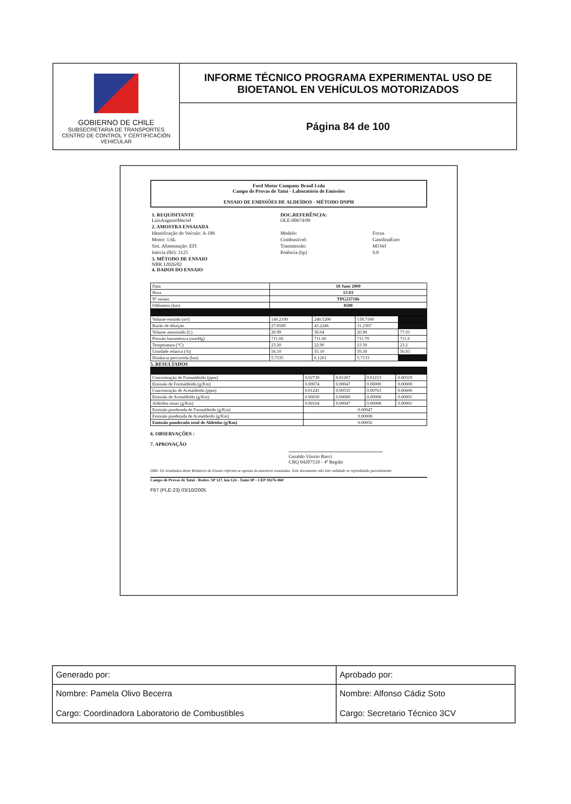GOBIERNO DE CHILE
SUBSECRETARIA DE TRANSPORTES
CENTRO DE CONTROL Y CERTIFICACIÓN
VEHICULAR
INFORME TÉCNICO PROGRAMA EXPERIMENTAL USO DE
BIOETANOL EN VEHÍCULOS MOTORIZADOS
Página 84 de 100
Ford Motor Company Brasil Ltda
Campo de Provas de Tatuí - Laboratório de Emissões
ENSAIO DE EMISSÕES DE ALDEÍDOS - MÉTODO DNPH
| 1. REQUISITANTE LuisAugustoMaciel | | DOC.REFERÊNCIA: OLE-00674/09 | |
| 2. AMOSTRA ENSAIADA | | | |
| Identificação do Veículo: A-186 | | Modelo: | Focus |
| Motor: 1.6L | | Combustível: | GasolinaEuro |
| Sist. Alimentação: EFI | | Transmissão: | M5Vel |
| Inércia (lbf): 3125 | | Potência (hp) | 9.0 |
| 3. MÉTODO DE ENSAIO NBR 12026/02 4. DADOS DO ENSAIO | | | |
| Data | 18 June 2009 | | | |
| Hora | 15:03 | | | |
| Nº ensaio | TPG237186 | | | |
| Odômetro (km) | 8500 | | | |
| Volume emitido (m³) | 140.2100 | 240.5200 | 139.7100 | |
| Razão de diluição | 27.8589 | 43.2246 | 31.2307 | |
| Volume amostrado (L) | 20.99 | 36.04 | 20.98 | 77.91 |
| Pressão barométrica (mmHg) | 711.60 | 711.60 | 711.70 | 711.6 |
| Temperatura (°C) | 23.20 | 22.90 | 23.50 | 23.2 |
| Umidade relativa (%) | 56.10 | 55.10 | 59.30 | 56.83 |
| Distância percorrida (km) | 5.7335 | 6.1261 | 5.7133 | |
5. RESULTADOS
| Concentração de Formaldeído (ppm) | 0.02730 | 0.01267 | 0.01213 | 0.00319 |
| Emissão de Formaldeído (g/Km) | 0.00074 | 0.00047 | 0.00000 | 0.00000 |
| Concentração de Acetaldeído (ppm) | 0.01241 | 0.00535 | 0.00763 | 0.00600 |
| Emissão de Acetaldeído (g/Km) | 0.00030 | 0.00000 | 0.00008 | 0.00001 |
| Aldeídos totais (g/Km) | 0.00104 | 0.00047 | 0.00008 | 0.00001 |
| Emissão ponderada de Formaldeído (g/Km) | 0.00047 | | | |
| Emissão ponderada de Acetaldeído (g/Km) | 0.00008 | | | |
| Emissão ponderada total de Aldeídos (g/Km) | 0.00056 | | | |
6. OBSERVAÇÕES :
7. APROVAÇÃO
Geraldo Vitorio Bacci
CRQ 04207510 - 4ª Região
OBS: Os resultados deste Relatório de Ensaio referem-se apenas às amostras ensaiadas. Este documento não tem validade se reproduzido parcialmente.
Campo de Provas de Tatuí - Rodov. SP 127, km 124 - Tatuí-SP - CEP 18276-860
F67 (PLE-23) 03/10/2005
| Generado por: | Aprobado por: |
| Nombre: Pamela Olivo Becerra Cargo: Coordinadora Laboratorio de Combustibles | Nombre: Alfonso Cádiz Soto Cargo: Secretario Técnico 3CV |